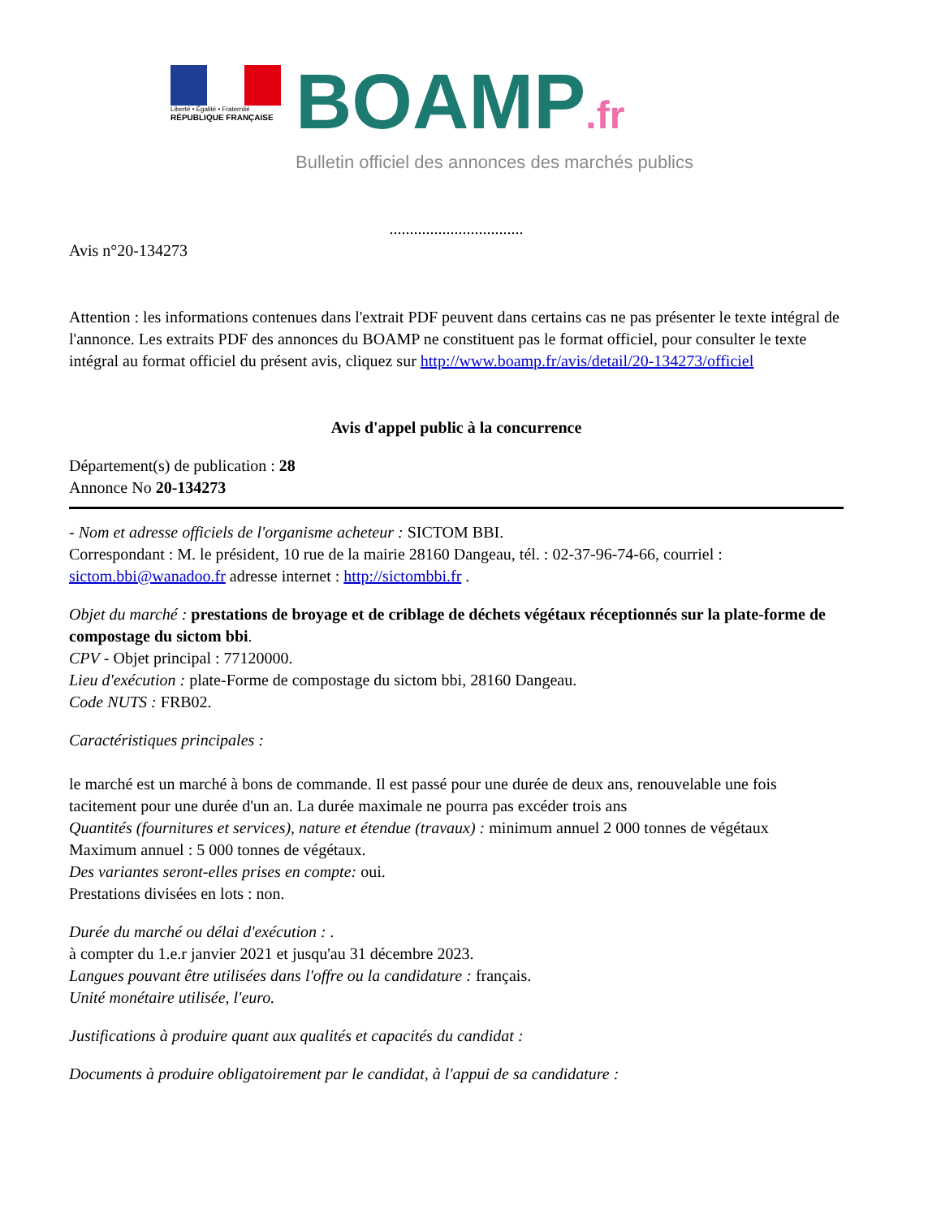Liberté • Égalité • Fraternité
RÉPUBLIQUE FRANÇAISE
BOAMP.fr
Bulletin officiel des annonces des marchés publics
.................................
Avis n°20-134273
Attention : les informations contenues dans l'extrait PDF peuvent dans certains cas ne pas présenter le texte intégral de l'annonce. Les extraits PDF des annonces du BOAMP ne constituent pas le format officiel, pour consulter le texte intégral au format officiel du présent avis, cliquez sur http://www.boamp.fr/avis/detail/20-134273/officiel
Avis d'appel public à la concurrence
Département(s) de publication : 28
Annonce No 20-134273
- Nom et adresse officiels de l'organisme acheteur : SICTOM BBI.
Correspondant : M. le président, 10 rue de la mairie 28160 Dangeau, tél. : 02-37-96-74-66, courriel : sictom.bbi@wanadoo.fr adresse internet : http://sictombbi.fr .
Objet du marché : prestations de broyage et de criblage de déchets végétaux réceptionnés sur la plate-forme de compostage du sictom bbi.
CPV - Objet principal : 77120000.
Lieu d'exécution : plate-Forme de compostage du sictom bbi, 28160 Dangeau.
Code NUTS : FRB02.
Caractéristiques principales :
le marché est un marché à bons de commande. Il est passé pour une durée de deux ans, renouvelable une fois tacitement pour une durée d'un an. La durée maximale ne pourra pas excéder trois ans
Quantités (fournitures et services), nature et étendue (travaux) : minimum annuel 2 000 tonnes de végétaux
Maximum annuel : 5 000 tonnes de végétaux.
Des variantes seront-elles prises en compte: oui.
Prestations divisées en lots : non.
Durée du marché ou délai d'exécution : .
à compter du 1.e.r janvier 2021 et jusqu'au 31 décembre 2023.
Langues pouvant être utilisées dans l'offre ou la candidature : français.
Unité monétaire utilisée, l'euro.
Justifications à produire quant aux qualités et capacités du candidat :
Documents à produire obligatoirement par le candidat, à l'appui de sa candidature :